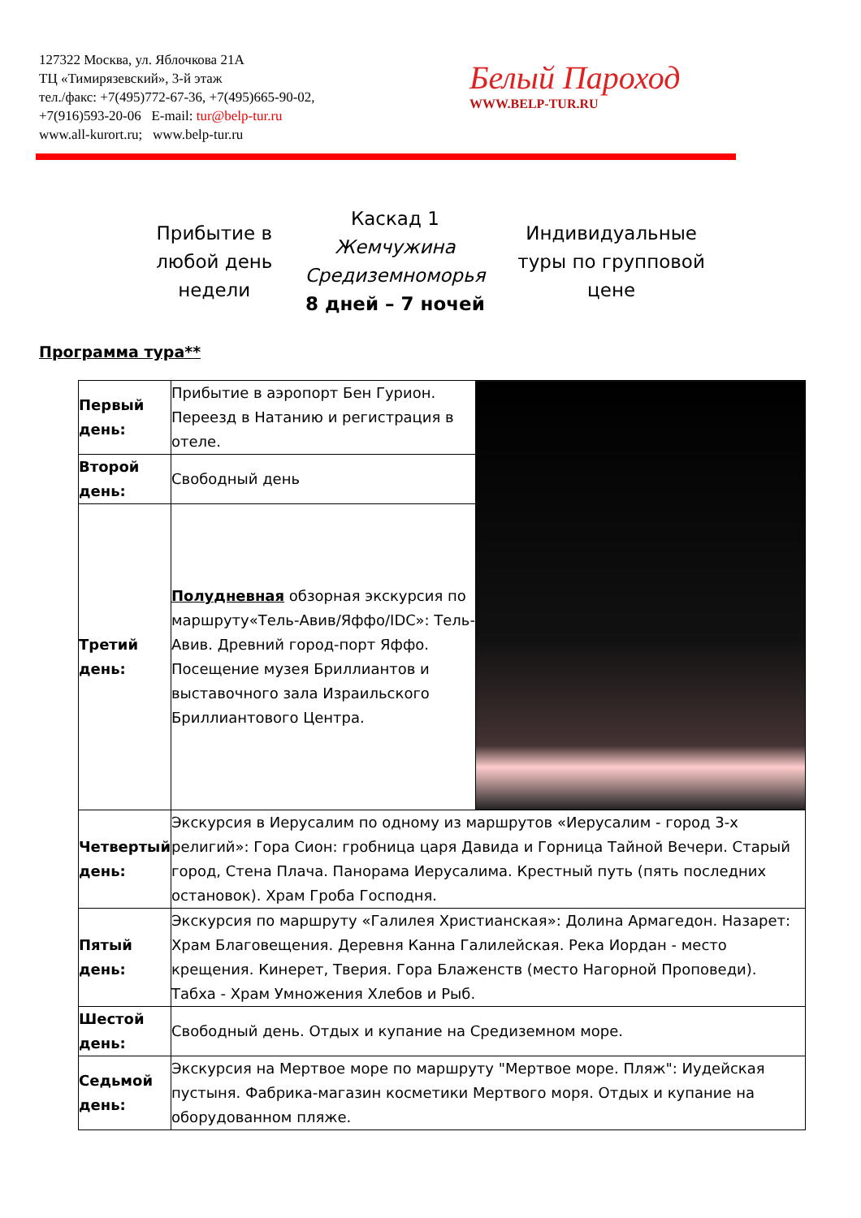127322 Москва, ул. Яблочкова 21А
ТЦ «Тимирязевский», 3-й этаж
тел./факс: +7(495)772-67-36, +7(495)665-90-02,
+7(916)593-20-06 E-mail: tur@belp-tur.ru
www.all-kurort.ru; www.belp-tur.ru
Белый Пароход
WWW.BELP-TUR.RU
Прибытие в
любой день
недели
Каскад 1
Жемчужина
Средиземноморья
8 дней – 7 ночей
Индивидуальные
туры по групповой
цене
Программа тура**
| Первый день: | Прибытие в аэропорт Бен Гурион. Переезд в Натанию и регистрация в отеле. | |
| Второй день: | Свободный день | |
| Третий день: | Полудневная обзорная экскурсия по маршруту«Тель-Авив/Яффо/IDC»: Тель-Авив. Древний город-порт Яффо. Посещение музея Бриллиантов и выставочного зала Израильского Бриллиантового Центра. | |
| Четвертый день: | Экскурсия в Иерусалим по одному из маршрутов «Иерусалим - город 3-х религий»: Гора Сион: гробница царя Давида и Горница Тайной Вечери. Старый город, Стена Плача. Панорама Иерусалима. Крестный путь (пять последних остановок). Храм Гроба Господня. | |
| Пятый день: | Экскурсия по маршруту «Галилея Христианская»: Долина Армагедон. Назарет: Храм Благовещения. Деревня Канна Галилейская. Река Иордан - место крещения. Кинерет, Тверия. Гора Блаженств (место Нагорной Проповеди). Табха - Храм Умножения Хлебов и Рыб. | |
| Шестой день: | Свободный день. Отдых и купание на Средиземном море. | |
| Седьмой день: | Экскурсия на Мертвое море по маршруту "Мертвое море. Пляж": Иудейская пустыня. Фабрика-магазин косметики Мертвого моря. Отдых и купание на оборудованном пляже. | |